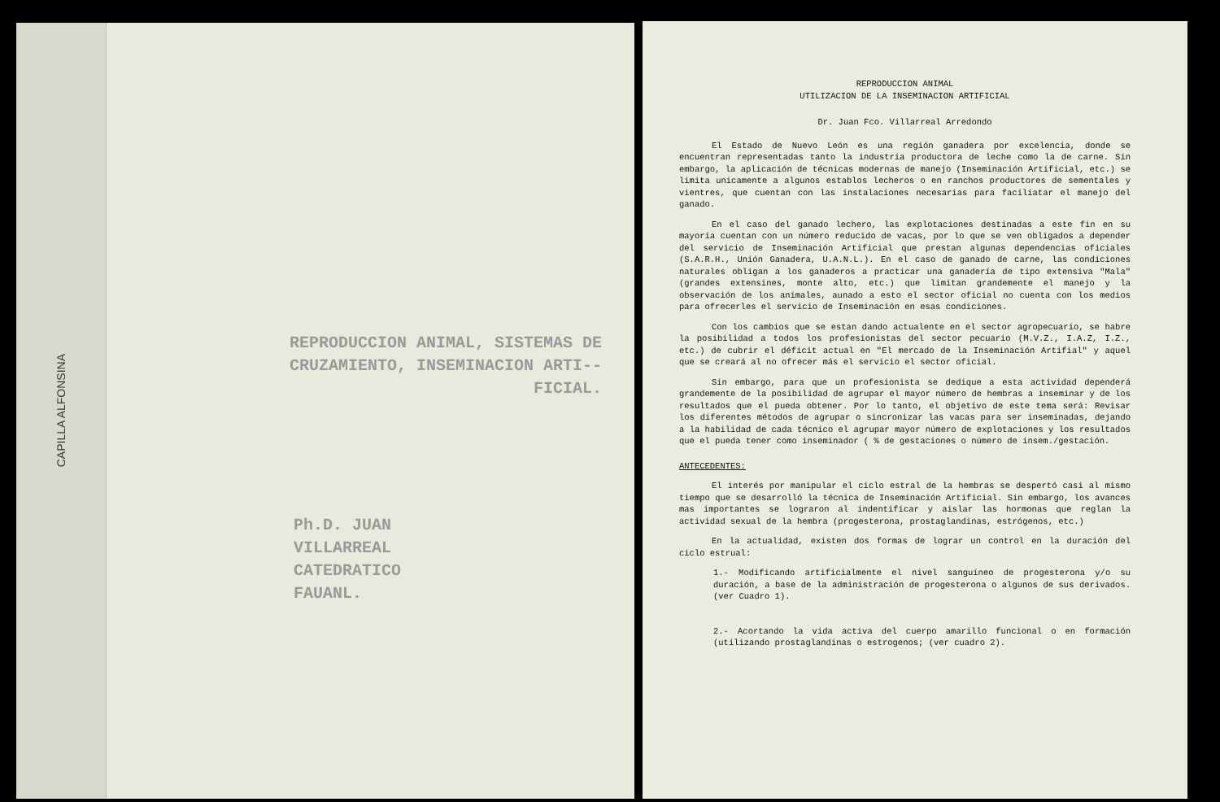CAPILLA ALFONSINA
REPRODUCCION ANIMAL, SISTEMAS DE
CRUZAMIENTO, INSEMINACION ARTI--
FICIAL.
Ph.D. JUAN VILLARREAL
CATEDRATICO FAUANL.
REPRODUCCION ANIMAL
UTILIZACION DE LA INSEMINACION ARTIFICIAL
Dr. Juan Fco. Villarreal Arredondo
El Estado de Nuevo León es una región ganadera por excelencia, donde se encuentran representadas tanto la industria productora de leche como la de carne. Sin embargo, la aplicación de técnicas modernas de manejo (Inseminación Artificial, etc.) se limita unicamente a algunos establos lecheros o en ranchos productores de sementales y vientres, que cuentan con las instalaciones necesarias para faciliatar el manejo del ganado.
En el caso del ganado lechero, las explotaciones destinadas a este fin en su mayoría cuentan con un número reducido de vacas, por lo que se ven obligados a depender del servicio de Inseminación Artificial que prestan algunas dependencias oficiales (S.A.R.H., Unión Ganadera, U.A.N.L.). En el caso de ganado de carne, las condiciones naturales obligan a los ganaderos a practicar una ganadería de tipo extensiva "Mala" (grandes extensines, monte alto, etc.) que limitan grandemente el manejo y la observación de los animales, aunado a esto el sector oficial no cuenta con los medios para ofrecerles el servicio de Inseminación en esas condiciones.
Con los cambios que se estan dando actualente en el sector agropecuario, se habre la posibilidad a todos los profesionistas del sector pecuario (M.V.Z., I.A.Z, I.Z., etc.) de cubrir el déficit actual en "El mercado de la Inseminación Artifial" y aquel que se creará al no ofrecer más el servicio el sector oficial.
Sin embargo, para que un profesionista se dedique a esta actividad dependerá grandemente de la posibilidad de agrupar el mayor número de hembras a inseminar y de los resultados que el pueda obtener. Por lo tanto, el objetivo de este tema será: Revisar los diferentes métodos de agrupar o sincronizar las vacas para ser inseminadas, dejando a la habilidad de cada técnico el agrupar mayor número de explotaciones y los resultados que el pueda tener como inseminador ( % de gestaciones o número de insem./gestación.
ANTECEDENTES:
El interés por manipular el ciclo estral de la hembras se despertó casi al mismo tiempo que se desarrolló la técnica de Inseminación Artificial. Sin embargo, los avances mas importantes se lograron al indentificar y aislar las hormonas que reglan la actividad sexual de la hembra (progesterona, prostaglandinas, estrógenos, etc.)
En la actualidad, existen dos formas de lograr un control en la duración del ciclo estrual:
1.- Modificando artificialmente el nivel sanguíneo de progesterona y/o su duración, a base de la administración de progesterona o algunos de sus derivados. (ver Cuadro 1).
2.- Acortando la vida activa del cuerpo amarillo funcional o en formación (utilizando prostaglandinas o estrogenos; (ver cuadro 2).